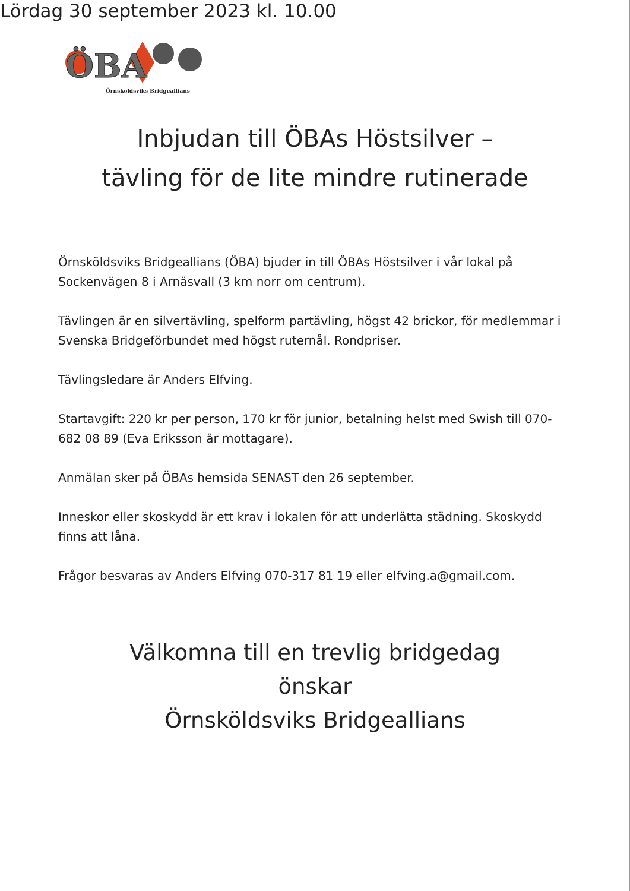ÖBA
Örnsköldsviks Bridgeallians
Inbjudan till ÖBAs Höstsilver –
tävling för de lite mindre rutinerade
Lördag 30 september 2023 kl. 10.00
Örnsköldsviks Bridgeallians (ÖBA) bjuder in till ÖBAs Höstsilver i vår lokal på Sockenvägen 8 i Arnäsvall (3 km norr om centrum).
Tävlingen är en silvertävling, spelform partävling, högst 42 brickor, för medlemmar i Svenska Bridgeförbundet med högst ruternål. Rondpriser.
Tävlingsledare är Anders Elfving.
Startavgift: 220 kr per person, 170 kr för junior, betalning helst med Swish till 070-682 08 89 (Eva Eriksson är mottagare).
Anmälan sker på ÖBAs hemsida SENAST den 26 september.
Inneskor eller skoskydd är ett krav i lokalen för att underlätta städning. Skoskydd finns att låna.
Frågor besvaras av Anders Elfving 070-317 81 19 eller elfving.a@gmail.com.
Välkomna till en trevlig bridgedag
önskar
Örnsköldsviks Bridgeallians